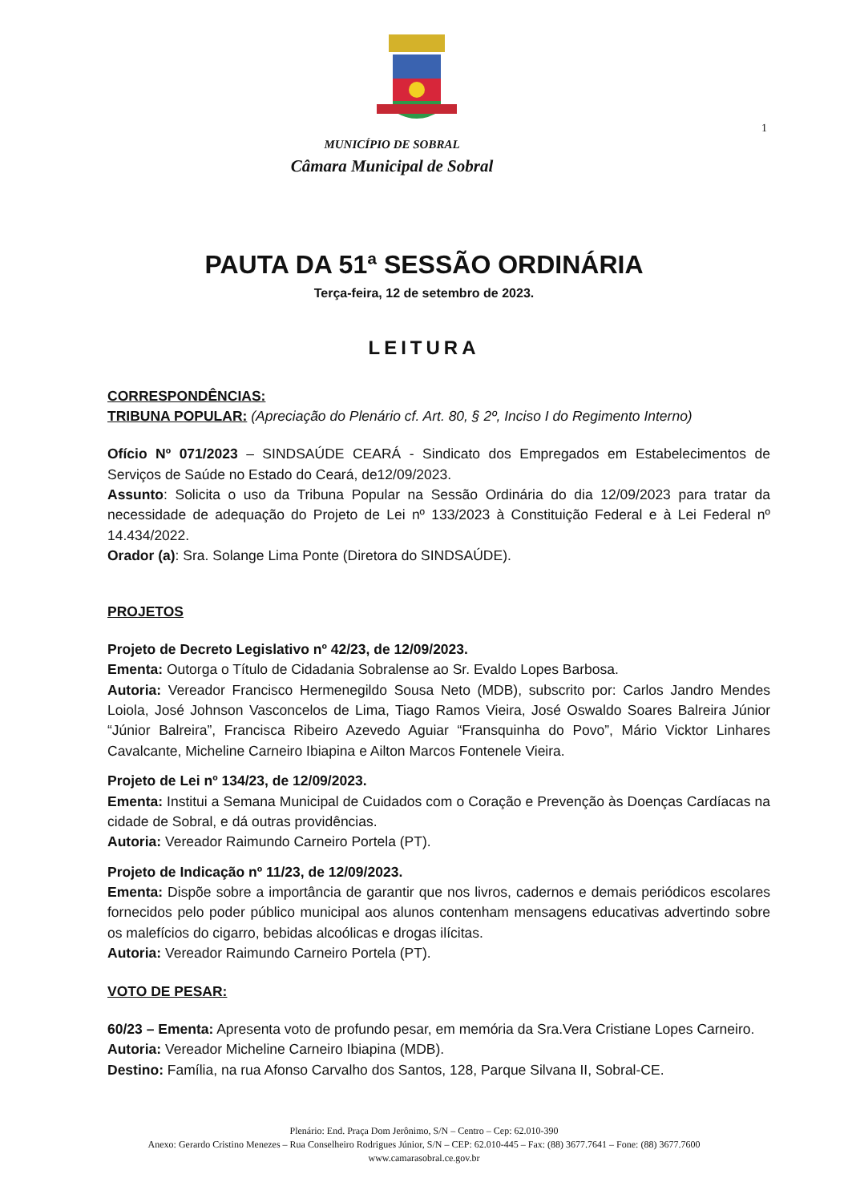1
MUNICÍPIO DE SOBRAL
Câmara Municipal de Sobral
PAUTA DA 51ª SESSÃO ORDINÁRIA
Terça-feira, 12 de setembro de 2023.
LEITURA
CORRESPONDÊNCIAS:
TRIBUNA POPULAR: (Apreciação do Plenário cf. Art. 80, § 2º, Inciso I do Regimento Interno)
Ofício Nº 071/2023 – SINDSAÚDE CEARÁ - Sindicato dos Empregados em Estabelecimentos de Serviços de Saúde no Estado do Ceará, de12/09/2023.
Assunto: Solicita o uso da Tribuna Popular na Sessão Ordinária do dia 12/09/2023 para tratar da necessidade de adequação do Projeto de Lei nº 133/2023 à Constituição Federal e à Lei Federal nº 14.434/2022.
Orador (a): Sra. Solange Lima Ponte (Diretora do SINDSAÚDE).
PROJETOS
Projeto de Decreto Legislativo nº 42/23, de 12/09/2023.
Ementa: Outorga o Título de Cidadania Sobralense ao Sr. Evaldo Lopes Barbosa.
Autoria: Vereador Francisco Hermenegildo Sousa Neto (MDB), subscrito por: Carlos Jandro Mendes Loiola, José Johnson Vasconcelos de Lima, Tiago Ramos Vieira, José Oswaldo Soares Balreira Júnior “Júnior Balreira”, Francisca Ribeiro Azevedo Aguiar “Fransquinha do Povo”, Mário Vicktor Linhares Cavalcante, Micheline Carneiro Ibiapina e Ailton Marcos Fontenele Vieira.
Projeto de Lei nº 134/23, de 12/09/2023.
Ementa: Institui a Semana Municipal de Cuidados com o Coração e Prevenção às Doenças Cardíacas na cidade de Sobral, e dá outras providências.
Autoria: Vereador Raimundo Carneiro Portela (PT).
Projeto de Indicação nº 11/23, de 12/09/2023.
Ementa: Dispõe sobre a importância de garantir que nos livros, cadernos e demais periódicos escolares fornecidos pelo poder público municipal aos alunos contenham mensagens educativas advertindo sobre os malefícios do cigarro, bebidas alcoólicas e drogas ilícitas.
Autoria: Vereador Raimundo Carneiro Portela (PT).
VOTO DE PESAR:
60/23 – Ementa: Apresenta voto de profundo pesar, em memória da Sra.Vera Cristiane Lopes Carneiro.
Autoria: Vereador Micheline Carneiro Ibiapina (MDB).
Destino: Família, na rua Afonso Carvalho dos Santos, 128, Parque Silvana II, Sobral-CE.
Plenário: End. Praça Dom Jerônimo, S/N – Centro – Cep: 62.010-390
Anexo: Gerardo Cristino Menezes – Rua Conselheiro Rodrigues Júnior, S/N – CEP: 62.010-445 – Fax: (88) 3677.7641 – Fone: (88) 3677.7600
www.camarasobral.ce.gov.br